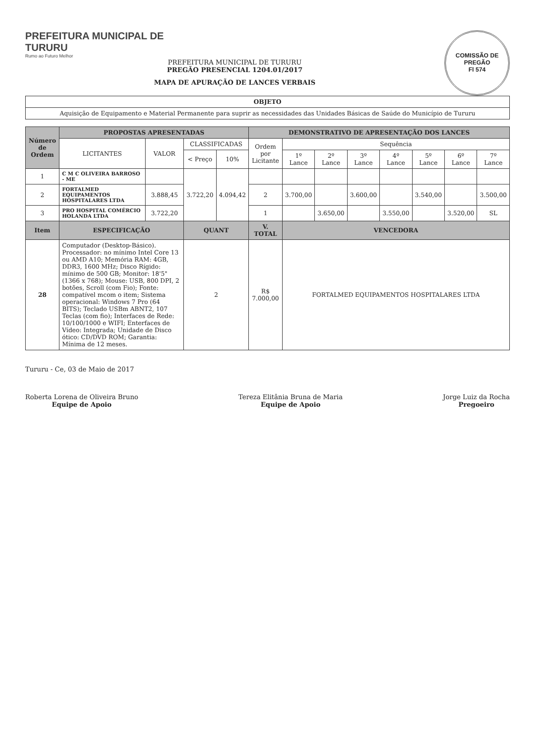COMISSÃO DE PREGÃO
Fl 574
PREFEITURA MUNICIPAL DE
TURURU
Rumo ao Futuro Melhor
PREFEITURA MUNICIPAL DE TURURU
PREGÃO PRESENCIAL 1204.01/2017
MAPA DE APURAÇÃO DE LANCES VERBAIS
| OBJETO |
| --- |
| Aquisição de Equipamento e Material Permanente para suprir as necessidades das Unidades Básicas de Saúde do Município de Tururu |
| Número de Ordem | PROPOSTAS APRESENTADAS | | | | DEMONSTRATIVO DE APRESENTAÇÃO DOS LANCES | | | | | | | |
| --- | --- | --- | --- | --- | --- | --- | --- | --- | --- | --- | --- | --- |
| | LICITANTES | VALOR | CLASSIFICADAS | | Ordem por Licitante | Sequência | | | | | | |
| | | | < Preço | 10% | | 1º Lance | 2º Lance | 3º Lance | 4º Lance | 5º Lance | 6º Lance | 7º Lance |
| 1 | C M C OLIVEIRA BARROSO - ME | | 3.722,20 | 4.094,42 | | | | | | | | |
| 2 | FORTALMED EQUIPAMENTOS HOSPITALARES LTDA | 3.888,45 | | | 2 | 3.700,00 | | 3.600,00 | | 3.540,00 | | 3.500,00 |
| 3 | PRO HOSPITAL COMÉRCIO HOLANDA LTDA | 3.722,20 | | | 1 | | 3.650,00 | | 3.550,00 | | 3.520,00 | SL |
| Item | ESPECIFICAÇÃO | | QUANT | | V. TOTAL | VENCEDORA | | | | | | |
| 28 | Computador (Desktop-Básico). Processador: no mínimo Intel Core 13 ou AMD A10; Memória RAM: 4GB, DDR3, 1600 MHz; Disco Rígido: mínimo de 500 GB; Monitor: 18'5" (1366 x 768); Mouse: USB, 800 DPI, 2 botões, Scroll (com Fio); Fonte: compatível mcom o item; Sistema operacional: Windows 7 Pro (64 BITS); Teclado USBm ABNT2, 107 Teclas (com fio); Interfaces de Rede: 10/100/1000 e WIFI; Enterfaces de Vídeo: Integrada; Unidade de Disco ótico: CD/DVD ROM; Garantia: Mínima de 12 meses. | | 2 | | R$ 7.000,00 | FORTALMED EQUIPAMENTOS HOSPITALARES LTDA | | | | | | |
Tururu - Ce, 03 de Maio de 2017
Roberta Lorena de Oliveira Bruno
Equipe de Apoio
Tereza Elitânia Bruna de Maria
Equipe de Apoio
Jorge Luiz da Rocha
Pregoeiro